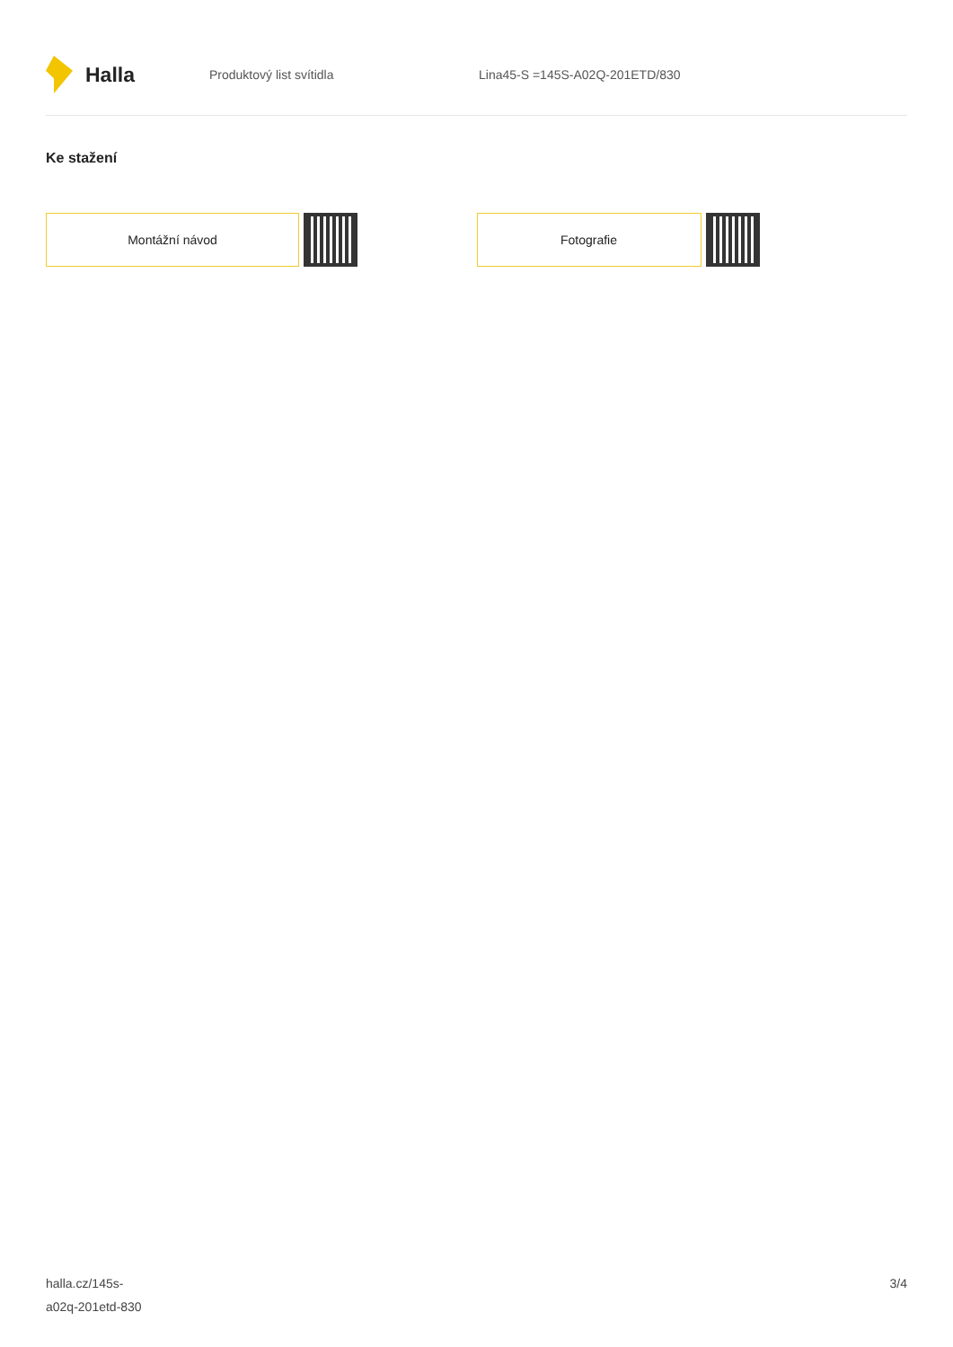Halla
Produktový list svítidla Lina45-S =145S-A02Q-201ETD/830
Ke stažení
Montážní návod Fotografie
halla.cz/145s-
a02q-201etd-830
3/4